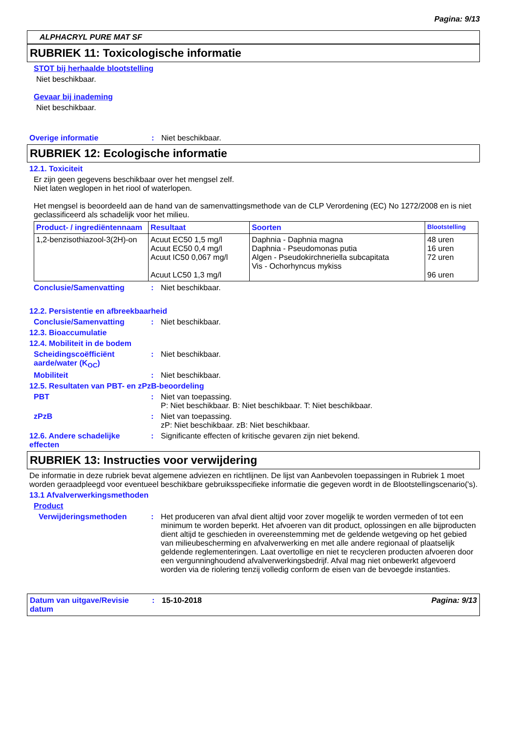Pagina: 9/13
ALPHACRYL PURE MAT SF
RUBRIEK 11: Toxicologische informatie
STOT bij herhaalde blootstelling
Niet beschikbaar.
Gevaar bij inademing
Niet beschikbaar.
Overige informatie : Niet beschikbaar.
RUBRIEK 12: Ecologische informatie
12.1. Toxiciteit
Er zijn geen gegevens beschikbaar over het mengsel zelf.
Niet laten weglopen in het riool of waterlopen.
Het mengsel is beoordeeld aan de hand van de samenvattingsmethode van de CLP Verordening (EC) No 1272/2008 en is niet geclassificeerd als schadelijk voor het milieu.
| Product- / ingrediëntennaam | Resultaat | Soorten | Blootstelling |
| --- | --- | --- | --- |
| 1,2-benzisothiazool-3(2H)-on | Acuut EC50 1,5 mg/l Acuut EC50 0,4 mg/l Acuut IC50 0,067 mg/l Acuut LC50 1,3 mg/l | Daphnia - Daphnia magna Daphnia - Pseudomonas putia Algen - Pseudokirchneriella subcapitata Vis - Ochorhyncus mykiss | 48 uren 16 uren 72 uren 96 uren |
Conclusie/Samenvatting : Niet beschikbaar.
12.2. Persistentie en afbreekbaarheid
Conclusie/Samenvatting : Niet beschikbaar.
12.3. Bioaccumulatie
12.4. Mobiliteit in de bodem
Scheidingscoëfficiënt aarde/water (K<sub>OC</sub>)
: Niet beschikbaar.
Mobiliteit : Niet beschikbaar.
12.5. Resultaten van PBT- en zPzB-beoordeling
PBT : Niet van toepassing.
P: Niet beschikbaar. B: Niet beschikbaar. T: Niet beschikbaar.
zPzB : Niet van toepassing.
zP: Niet beschikbaar. zB: Niet beschikbaar.
12.6. Andere schadelijke effecten
: Significante effecten of kritische gevaren zijn niet bekend.
RUBRIEK 13: Instructies voor verwijdering
De informatie in deze rubriek bevat algemene adviezen en richtlijnen. De lijst van Aanbevolen toepassingen in Rubriek 1 moet worden geraadpleegd voor eventueel beschikbare gebruiksspecifieke informatie die gegeven wordt in de Blootstellingscenario('s).
13.1 Afvalverwerkingsmethoden
Product
Verwijderingsmethoden : Het produceren van afval dient altijd voor zover mogelijk te worden vermeden of tot een minimum te worden beperkt. Het afvoeren van dit product, oplossingen en alle bijproducten dient altijd te geschieden in overeenstemming met de geldende wetgeving op het gebied van milieubescherming en afvalverwerking en met alle andere regionaal of plaatselijk geldende reglementeringen. Laat overtollige en niet te recycleren producten afvoeren door een vergunninghoudend afvalverwerkingsbedrijf. Afval mag niet onbewerkt afgevoerd worden via de riolering tenzij volledig conform de eisen van de bevoegde instanties.
Datum van uitgave/Revisie datum
: 15-10-2018 Pagina: 9/13